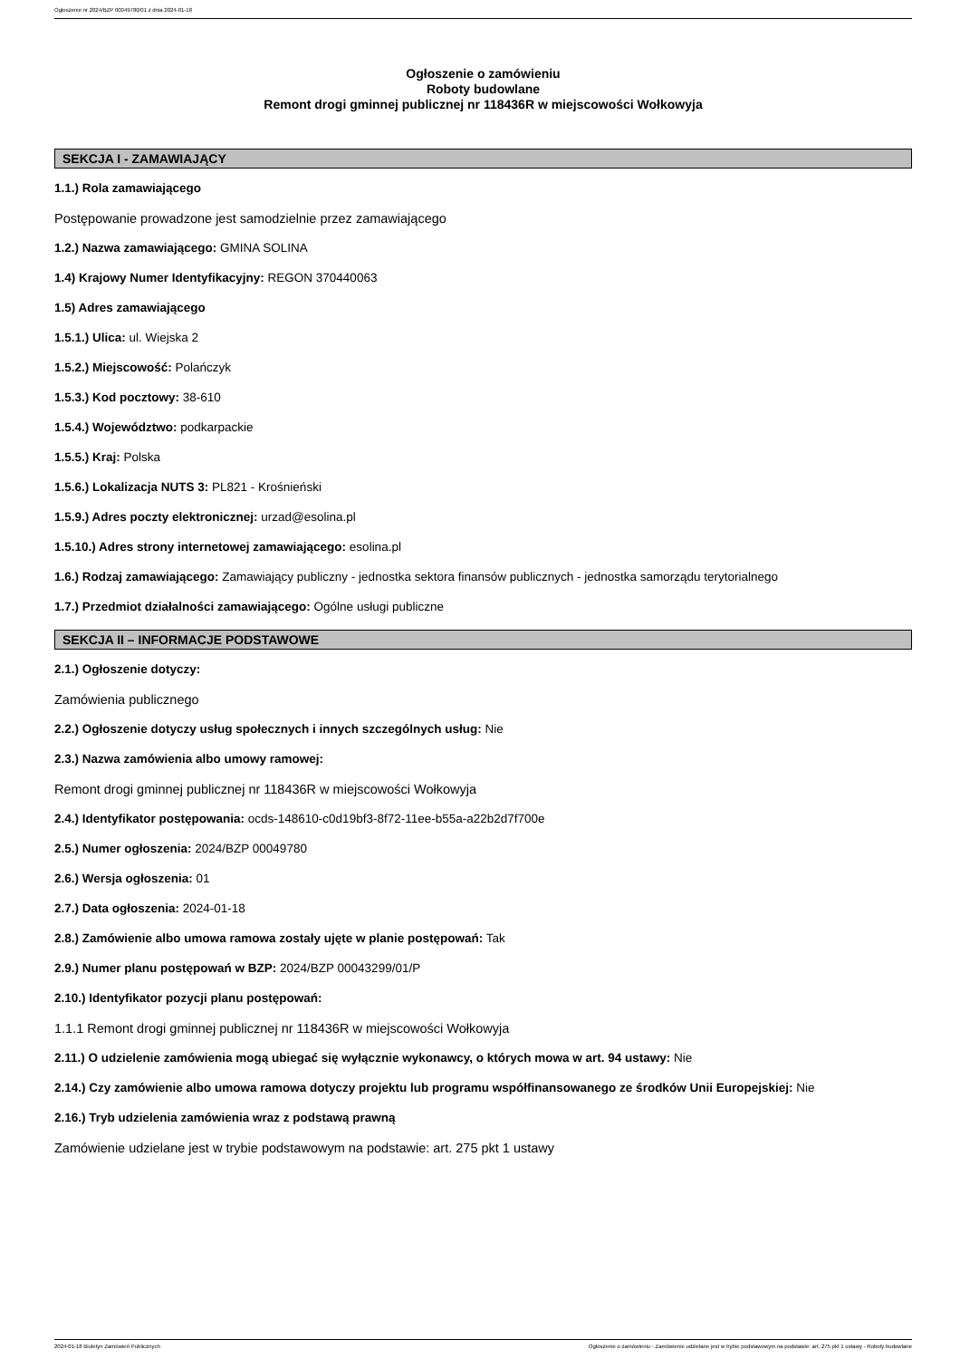Ogłoszenie nr 2024/BZP 00049780/01 z dnia 2024-01-18
Ogłoszenie o zamówieniu
Roboty budowlane
Remont drogi gminnej publicznej nr 118436R w miejscowości Wołkowyja
SEKCJA I - ZAMAWIAJĄCY
1.1.) Rola zamawiającego
Postępowanie prowadzone jest samodzielnie przez zamawiającego
1.2.) Nazwa zamawiającego: GMINA SOLINA
1.4) Krajowy Numer Identyfikacyjny: REGON 370440063
1.5) Adres zamawiającego
1.5.1.) Ulica: ul. Wiejska 2
1.5.2.) Miejscowość: Polańczyk
1.5.3.) Kod pocztowy: 38-610
1.5.4.) Województwo: podkarpackie
1.5.5.) Kraj: Polska
1.5.6.) Lokalizacja NUTS 3: PL821 - Krośnieński
1.5.9.) Adres poczty elektronicznej: urzad@esolina.pl
1.5.10.) Adres strony internetowej zamawiającego: esolina.pl
1.6.) Rodzaj zamawiającego: Zamawiający publiczny - jednostka sektora finansów publicznych - jednostka samorządu terytorialnego
1.7.) Przedmiot działalności zamawiającego: Ogólne usługi publiczne
SEKCJA II – INFORMACJE PODSTAWOWE
2.1.) Ogłoszenie dotyczy:
Zamówienia publicznego
2.2.) Ogłoszenie dotyczy usług społecznych i innych szczególnych usług: Nie
2.3.) Nazwa zamówienia albo umowy ramowej:
Remont drogi gminnej publicznej nr 118436R w miejscowości Wołkowyja
2.4.) Identyfikator postępowania: ocds-148610-c0d19bf3-8f72-11ee-b55a-a22b2d7f700e
2.5.) Numer ogłoszenia: 2024/BZP 00049780
2.6.) Wersja ogłoszenia: 01
2.7.) Data ogłoszenia: 2024-01-18
2.8.) Zamówienie albo umowa ramowa zostały ujęte w planie postępowań: Tak
2.9.) Numer planu postępowań w BZP: 2024/BZP 00043299/01/P
2.10.) Identyfikator pozycji planu postępowań:
1.1.1 Remont drogi gminnej publicznej nr 118436R w miejscowości Wołkowyja
2.11.) O udzielenie zamówienia mogą ubiegać się wyłącznie wykonawcy, o których mowa w art. 94 ustawy: Nie
2.14.) Czy zamówienie albo umowa ramowa dotyczy projektu lub programu współfinansowanego ze środków Unii Europejskiej: Nie
2.16.) Tryb udzielenia zamówienia wraz z podstawą prawną
Zamówienie udzielane jest w trybie podstawowym na podstawie: art. 275 pkt 1 ustawy
2024-01-18 Biuletyn Zamówień Publicznych Ogłoszenie o zamówieniu - Zamówienie udzielane jest w trybie podstawowym na podstawie: art. 275 pkt 1 ustawy - Roboty budowlane